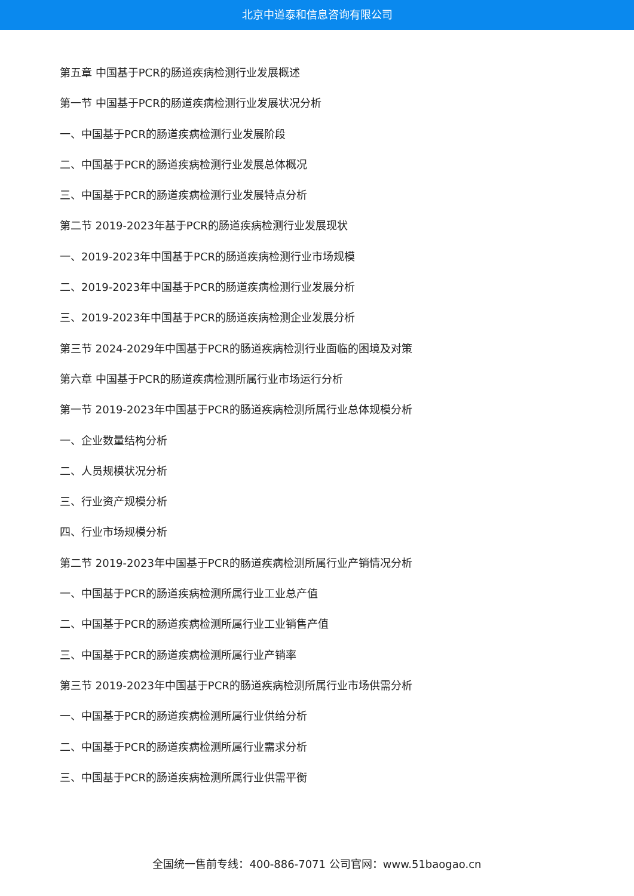北京中道泰和信息咨询有限公司
第五章 中国基于PCR的肠道疾病检测行业发展概述
第一节 中国基于PCR的肠道疾病检测行业发展状况分析
一、中国基于PCR的肠道疾病检测行业发展阶段
二、中国基于PCR的肠道疾病检测行业发展总体概况
三、中国基于PCR的肠道疾病检测行业发展特点分析
第二节 2019-2023年基于PCR的肠道疾病检测行业发展现状
一、2019-2023年中国基于PCR的肠道疾病检测行业市场规模
二、2019-2023年中国基于PCR的肠道疾病检测行业发展分析
三、2019-2023年中国基于PCR的肠道疾病检测企业发展分析
第三节 2024-2029年中国基于PCR的肠道疾病检测行业面临的困境及对策
第六章 中国基于PCR的肠道疾病检测所属行业市场运行分析
第一节 2019-2023年中国基于PCR的肠道疾病检测所属行业总体规模分析
一、企业数量结构分析
二、人员规模状况分析
三、行业资产规模分析
四、行业市场规模分析
第二节 2019-2023年中国基于PCR的肠道疾病检测所属行业产销情况分析
一、中国基于PCR的肠道疾病检测所属行业工业总产值
二、中国基于PCR的肠道疾病检测所属行业工业销售产值
三、中国基于PCR的肠道疾病检测所属行业产销率
第三节 2019-2023年中国基于PCR的肠道疾病检测所属行业市场供需分析
一、中国基于PCR的肠道疾病检测所属行业供给分析
二、中国基于PCR的肠道疾病检测所属行业需求分析
三、中国基于PCR的肠道疾病检测所属行业供需平衡
全国统一售前专线：400-886-7071 公司官网：www.51baogao.cn